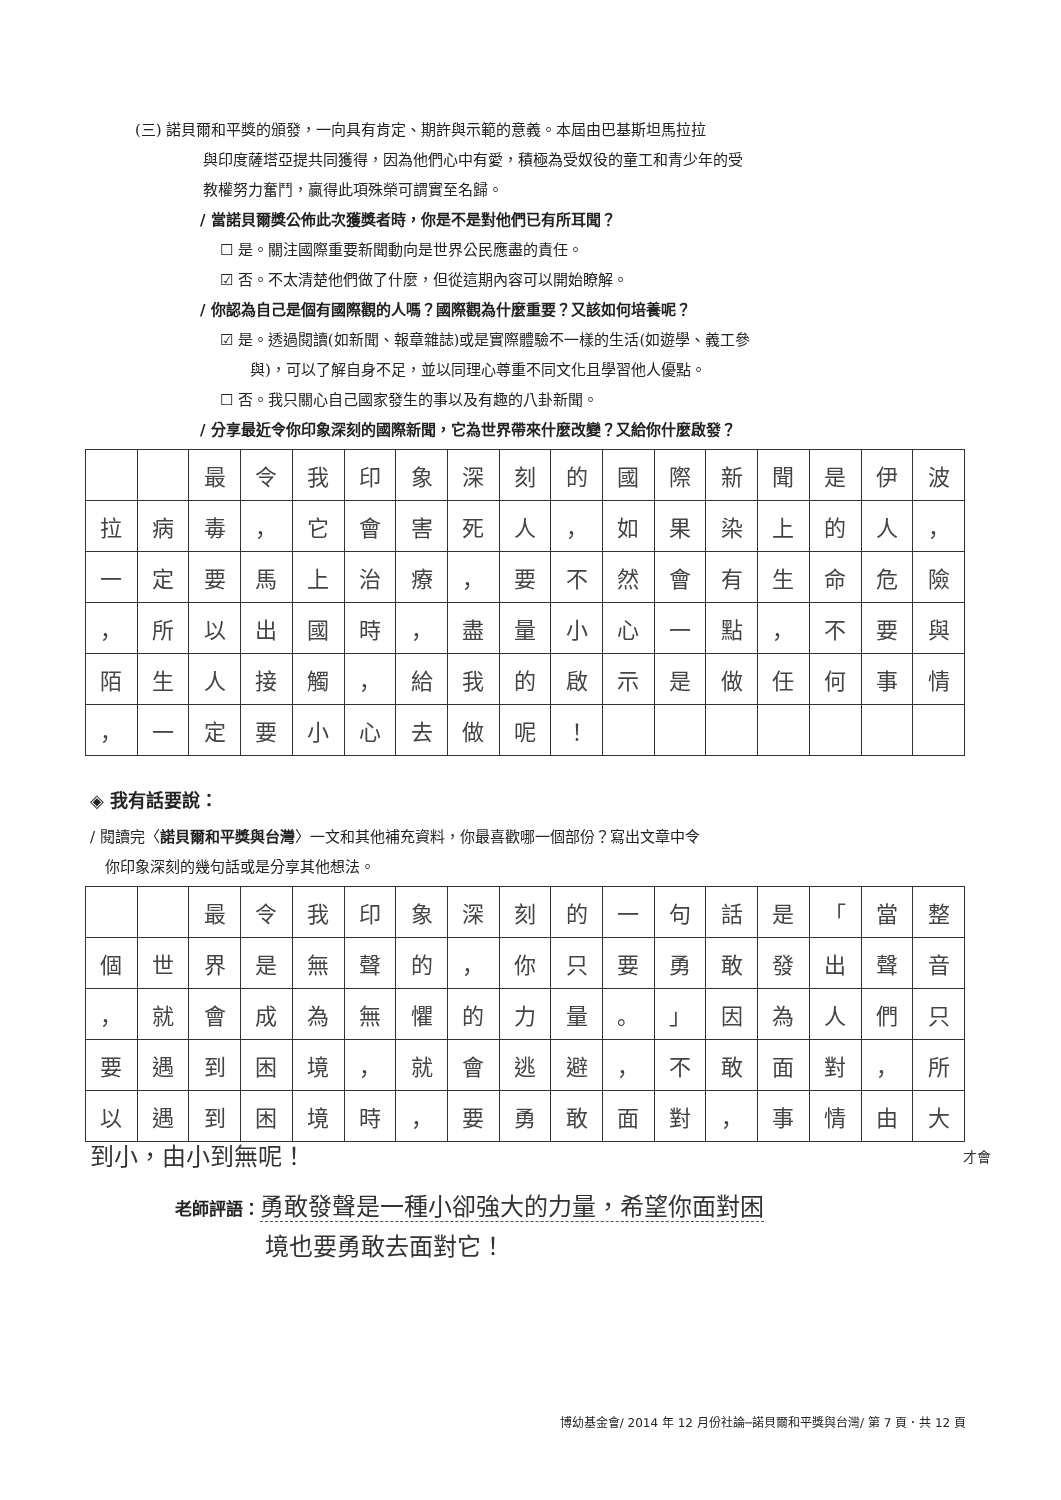(三) 諾貝爾和平獎的頒發，一向具有肯定、期許與示範的意義。本屆由巴基斯坦馬拉拉
與印度薩塔亞提共同獲得，因為他們心中有愛，積極為受奴役的童工和青少年的受
教權努力奮鬥，贏得此項殊榮可謂實至名歸。
/ 當諾貝爾獎公佈此次獲獎者時，你是不是對他們已有所耳聞？
☐ 是。關注國際重要新聞動向是世界公民應盡的責任。
☑ 否。不太清楚他們做了什麼，但從這期內容可以開始瞭解。
/ 你認為自己是個有國際觀的人嗎？國際觀為什麼重要？又該如何培養呢？
☑ 是。透過閱讀(如新聞、報章雜誌)或是實際體驗不一樣的生活(如遊學、義工參
與)，可以了解自身不足，並以同理心尊重不同文化且學習他人優點。
☐ 否。我只關心自己國家發生的事以及有趣的八卦新聞。
/ 分享最近令你印象深刻的國際新聞，它為世界帶來什麼改變？又給你什麼啟發？
| | | 最 | 令 | 我 | 印 | 象 | 深 | 刻 | 的 | 國 | 際 | 新 | 聞 | 是 | 伊 | 波 |
| 拉 | 病 | 毒 | ， | 它 | 會 | 害 | 死 | 人 | ， | 如 | 果 | 染 | 上 | 的 | 人 | ， |
| 一 | 定 | 要 | 馬 | 上 | 治 | 療 | ， | 要 | 不 | 然 | 會 | 有 | 生 | 命 | 危 | 險 |
| ， | 所 | 以 | 出 | 國 | 時 | ， | 盡 | 量 | 小 | 心 | 一 | 點 | ， | 不 | 要 | 與 |
| 陌 | 生 | 人 | 接 | 觸 | ， | 給 | 我 | 的 | 啟 | 示 | 是 | 做 | 任 | 何 | 事 | 情 |
| ， | 一 | 定 | 要 | 小 | 心 | 去 | 做 | 呢 | ！ | | | | | | | |
◈ 我有話要說：
/ 閱讀完〈諾貝爾和平獎與台灣〉一文和其他補充資料，你最喜歡哪一個部份？寫出文章中令
你印象深刻的幾句話或是分享其他想法。
| | | 最 | 令 | 我 | 印 | 象 | 深 | 刻 | 的 | 一 | 句 | 話 | 是 | 「 | 當 | 整 |
| 個 | 世 | 界 | 是 | 無 | 聲 | 的 | ， | 你 | 只 | 要 | 勇 | 敢 | 發 | 出 | 聲 | 音 |
| ， | 就 | 會 | 成 | 為 | 無 | 懼 | 的 | 力 | 量 | 。 | 」 | 因 | 為 | 人 | 們 | 只 |
| 要 | 遇 | 到 | 困 | 境 | ， | 就 | 會 | 逃 | 避 | ， | 不 | 敢 | 面 | 對 | ， | 所 |
| 以 | 遇 | 到 | 困 | 境 | 時 | ， | 要 | 勇 | 敢 | 面 | 對 | ， | 事 | 情 | 由 | 大 |
到小，由小到無呢！ 才會
老師評語：勇敢發聲是一種小卻強大的力量，希望你面對困
境也要勇敢去面對它！
博幼基金會/ 2014 年 12 月份社論─諾貝爾和平獎與台灣/ 第 7 頁．共 12 頁